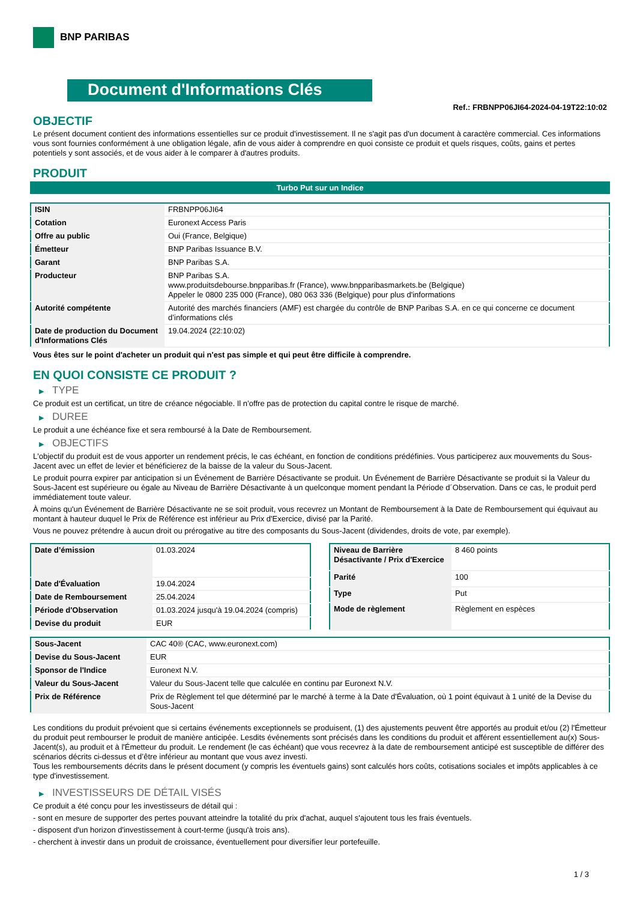BNP PARIBAS
Document d'Informations Clés
Ref.: FRBNPP06JI64-2024-04-19T22:10:02
OBJECTIF
Le présent document contient des informations essentielles sur ce produit d'investissement. Il ne s'agit pas d'un document à caractère commercial. Ces informations vous sont fournies conformément à une obligation légale, afin de vous aider à comprendre en quoi consiste ce produit et quels risques, coûts, gains et pertes potentiels y sont associés, et de vous aider à le comparer à d'autres produits.
PRODUIT
Turbo Put sur un Indice
| ISIN | FRBNPP06JI64 |
| Cotation | Euronext Access Paris |
| Offre au public | Oui (France, Belgique) |
| Émetteur | BNP Paribas Issuance B.V. |
| Garant | BNP Paribas S.A. |
| Producteur | BNP Paribas S.A. www.produitsdebourse.bnpparibas.fr (France), www.bnpparibasmarkets.be (Belgique) Appeler le 0800 235 000 (France), 080 063 336 (Belgique) pour plus d'informations |
| Autorité compétente | Autorité des marchés financiers (AMF) est chargée du contrôle de BNP Paribas S.A. en ce qui concerne ce document d’informations clés |
| Date de production du Document d'Informations Clés | 19.04.2024 (22:10:02) |
Vous êtes sur le point d'acheter un produit qui n'est pas simple et qui peut être difficile à comprendre.
EN QUOI CONSISTE CE PRODUIT ?
▶ TYPE
Ce produit est un certificat, un titre de créance négociable. Il n’offre pas de protection du capital contre le risque de marché.
▶ DUREE
Le produit a une échéance fixe et sera remboursé à la Date de Remboursement.
▶ OBJECTIFS
L'objectif du produit est de vous apporter un rendement précis, le cas échéant, en fonction de conditions prédéfinies. Vous participerez aux mouvements du Sous-Jacent avec un effet de levier et bénéficierez de la baisse de la valeur du Sous-Jacent.
Le produit pourra expirer par anticipation si un Événement de Barrière Désactivante se produit. Un Événement de Barrière Désactivante se produit si la Valeur du Sous-Jacent est supérieure ou égale au Niveau de Barrière Désactivante à un quelconque moment pendant la Période d´Observation. Dans ce cas, le produit perd immédiatement toute valeur.
À moins qu'un Événement de Barrière Désactivante ne se soit produit, vous recevrez un Montant de Remboursement à la Date de Remboursement qui équivaut au montant à hauteur duquel le Prix de Référence est inférieur au Prix d'Exercice, divisé par la Parité.
Vous ne pouvez prétendre à aucun droit ou prérogative au titre des composants du Sous-Jacent (dividendes, droits de vote, par exemple).
| Date d’émission | 01.03.2024 |
| Date d'Évaluation | 19.04.2024 |
| Date de Remboursement | 25.04.2024 |
| Période d'Observation | 01.03.2024 jusqu'à 19.04.2024 (compris) |
| Devise du produit | EUR |
| Niveau de Barrière Désactivante / Prix d'Exercice | 8 460 points |
| Parité | 100 |
| Type | Put |
| Mode de règlement | Règlement en espèces |
| Sous-Jacent | CAC 40® (CAC, www.euronext.com) |
| Devise du Sous-Jacent | EUR |
| Sponsor de l'Indice | Euronext N.V. |
| Valeur du Sous-Jacent | Valeur du Sous-Jacent telle que calculée en continu par Euronext N.V. |
| Prix de Référence | Prix de Règlement tel que déterminé par le marché à terme à la Date d'Évaluation, où 1 point équivaut à 1 unité de la Devise du Sous-Jacent |
Les conditions du produit prévoient que si certains événements exceptionnels se produisent, (1) des ajustements peuvent être apportés au produit et/ou (2) l'Émetteur du produit peut rembourser le produit de manière anticipée. Lesdits événements sont précisés dans les conditions du produit et afférent essentiellement au(x) Sous-Jacent(s), au produit et à l'Émetteur du produit. Le rendement (le cas échéant) que vous recevrez à la date de remboursement anticipé est susceptible de différer des scénarios décrits ci-dessus et d’être inférieur au montant que vous avez investi.
Tous les remboursements décrits dans le présent document (y compris les éventuels gains) sont calculés hors coûts, cotisations sociales et impôts applicables à ce type d'investissement.
▶ INVESTISSEURS DE DÉTAIL VISÉS
Ce produit a été conçu pour les investisseurs de détail qui :
- sont en mesure de supporter des pertes pouvant atteindre la totalité du prix d'achat, auquel s'ajoutent tous les frais éventuels.
- disposent d'un horizon d'investissement à court-terme (jusqu'à trois ans).
- cherchent à investir dans un produit de croissance, éventuellement pour diversifier leur portefeuille.
1 / 3